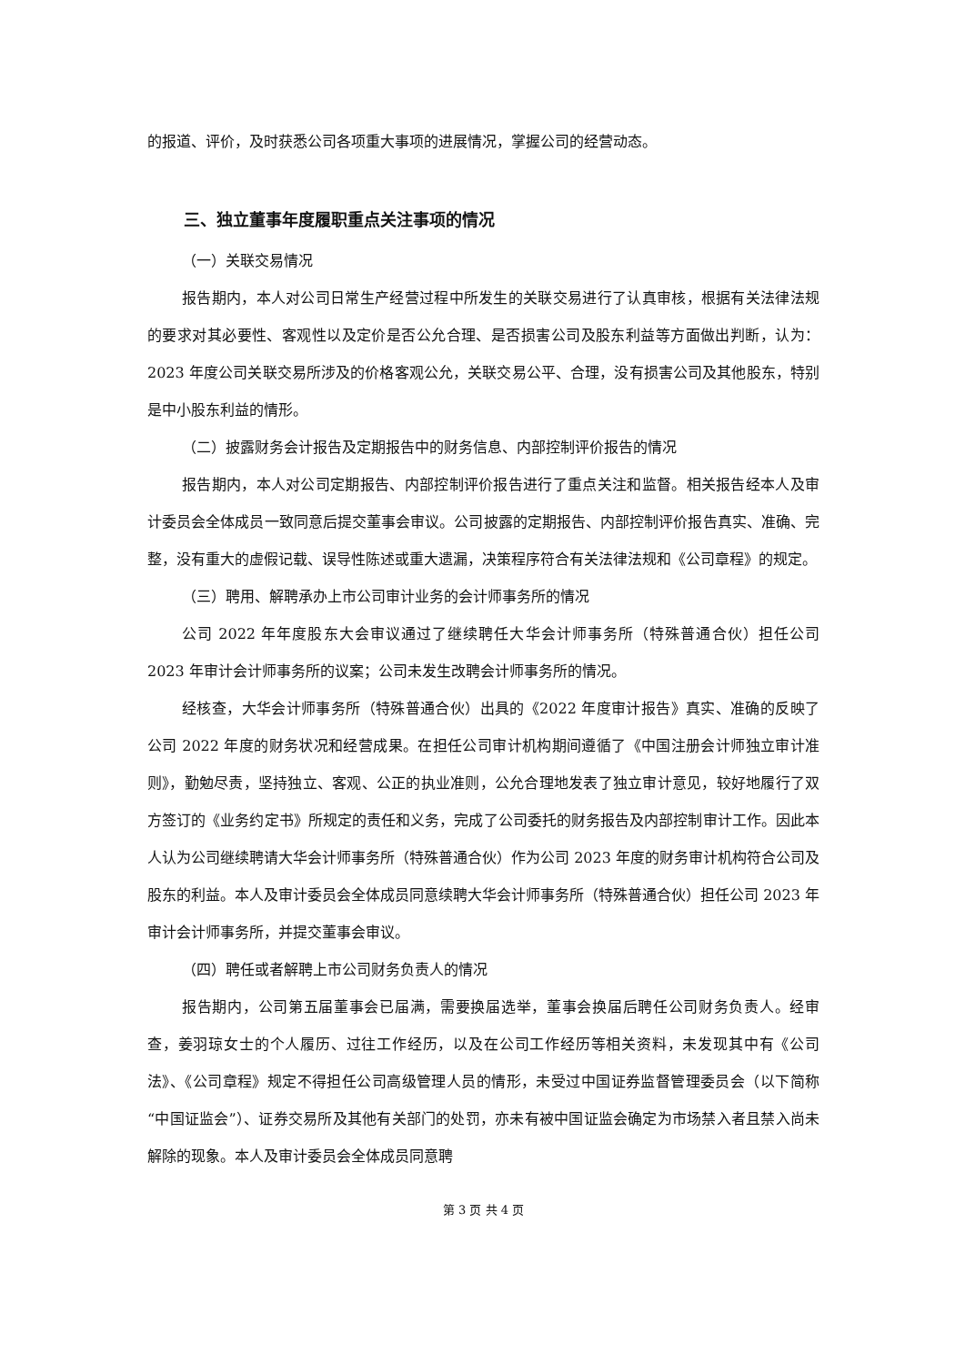的报道、评价，及时获悉公司各项重大事项的进展情况，掌握公司的经营动态。
三、独立董事年度履职重点关注事项的情况
（一）关联交易情况
报告期内，本人对公司日常生产经营过程中所发生的关联交易进行了认真审核，根据有关法律法规的要求对其必要性、客观性以及定价是否公允合理、是否损害公司及股东利益等方面做出判断，认为：2023 年度公司关联交易所涉及的价格客观公允，关联交易公平、合理，没有损害公司及其他股东，特别是中小股东利益的情形。
（二）披露财务会计报告及定期报告中的财务信息、内部控制评价报告的情况
报告期内，本人对公司定期报告、内部控制评价报告进行了重点关注和监督。相关报告经本人及审计委员会全体成员一致同意后提交董事会审议。公司披露的定期报告、内部控制评价报告真实、准确、完整，没有重大的虚假记载、误导性陈述或重大遗漏，决策程序符合有关法律法规和《公司章程》的规定。
（三）聘用、解聘承办上市公司审计业务的会计师事务所的情况
公司 2022 年年度股东大会审议通过了继续聘任大华会计师事务所（特殊普通合伙）担任公司 2023 年审计会计师事务所的议案；公司未发生改聘会计师事务所的情况。
经核查，大华会计师事务所（特殊普通合伙）出具的《2022 年度审计报告》真实、准确的反映了公司 2022 年度的财务状况和经营成果。在担任公司审计机构期间遵循了《中国注册会计师独立审计准则》，勤勉尽责，坚持独立、客观、公正的执业准则，公允合理地发表了独立审计意见，较好地履行了双方签订的《业务约定书》所规定的责任和义务，完成了公司委托的财务报告及内部控制审计工作。因此本人认为公司继续聘请大华会计师事务所（特殊普通合伙）作为公司 2023 年度的财务审计机构符合公司及股东的利益。本人及审计委员会全体成员同意续聘大华会计师事务所（特殊普通合伙）担任公司 2023 年审计会计师事务所，并提交董事会审议。
（四）聘任或者解聘上市公司财务负责人的情况
报告期内，公司第五届董事会已届满，需要换届选举，董事会换届后聘任公司财务负责人。经审查，姜羽琼女士的个人履历、过往工作经历，以及在公司工作经历等相关资料，未发现其中有《公司法》、《公司章程》规定不得担任公司高级管理人员的情形，未受过中国证券监督管理委员会（以下简称“中国证监会”）、证券交易所及其他有关部门的处罚，亦未有被中国证监会确定为市场禁入者且禁入尚未解除的现象。本人及审计委员会全体成员同意聘
第 3 页 共 4 页